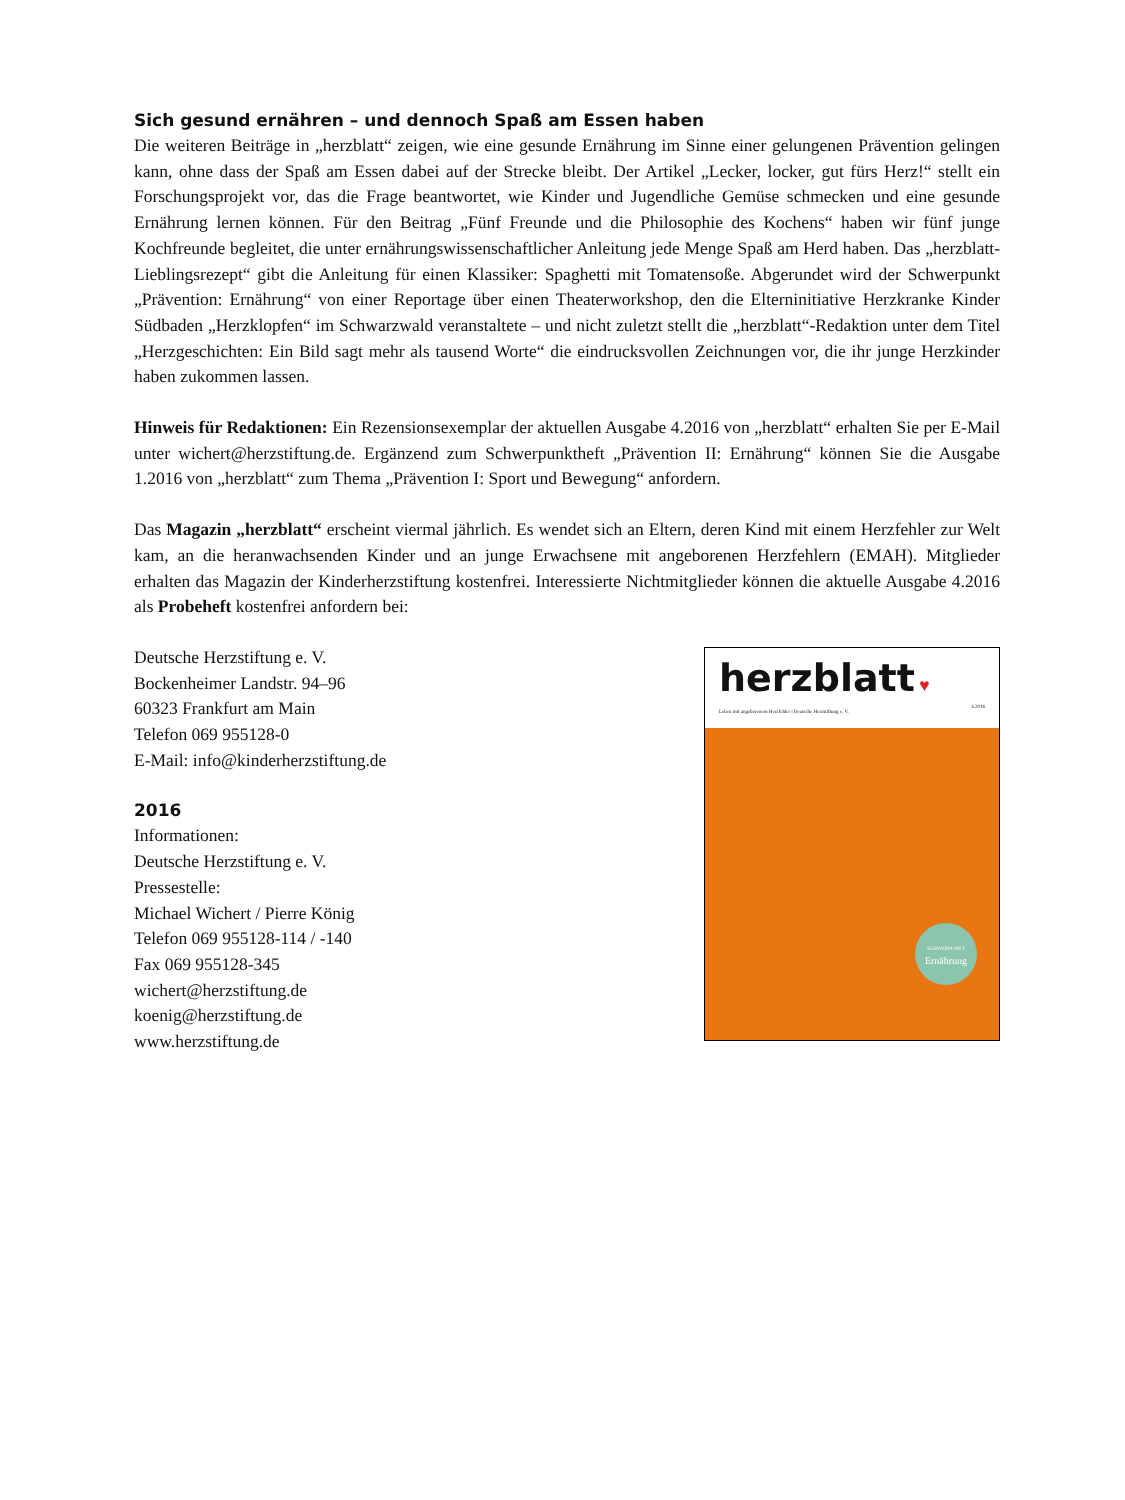Sich gesund ernähren – und dennoch Spaß am Essen haben
Die weiteren Beiträge in „herzblatt“ zeigen, wie eine gesunde Ernährung im Sinne einer gelungenen Prävention gelingen kann, ohne dass der Spaß am Essen dabei auf der Strecke bleibt. Der Artikel „Lecker, locker, gut fürs Herz!“ stellt ein Forschungsprojekt vor, das die Frage beantwortet, wie Kinder und Jugendliche Gemüse schmecken und eine gesunde Ernährung lernen können. Für den Beitrag „Fünf Freunde und die Philosophie des Kochens“ haben wir fünf junge Kochfreunde begleitet, die unter ernährungswissenschaftlicher Anleitung jede Menge Spaß am Herd haben. Das „herzblatt-Lieblingsrezept“ gibt die Anleitung für einen Klassiker: Spaghetti mit Tomatensoße. Abgerundet wird der Schwerpunkt „Prävention: Ernährung“ von einer Reportage über einen Theaterworkshop, den die Elterninitiative Herzkranke Kinder Südbaden „Herzklopfen“ im Schwarzwald veranstaltete – und nicht zuletzt stellt die „herzblatt“-Redaktion unter dem Titel „Herzgeschichten: Ein Bild sagt mehr als tausend Worte“ die eindrucksvollen Zeichnungen vor, die ihr junge Herzkinder haben zukommen lassen.
Hinweis für Redaktionen: Ein Rezensionsexemplar der aktuellen Ausgabe 4.2016 von „herzblatt“ erhalten Sie per E-Mail unter wichert@herzstiftung.de. Ergänzend zum Schwerpunktheft „Prävention II: Ernährung“ können Sie die Ausgabe 1.2016 von „herzblatt“ zum Thema „Prävention I: Sport und Bewegung“ anfordern.
Das Magazin „herzblatt“ erscheint viermal jährlich. Es wendet sich an Eltern, deren Kind mit einem Herzfehler zur Welt kam, an die heranwachsenden Kinder und an junge Erwachsene mit angeborenen Herzfehlern (EMAH). Mitglieder erhalten das Magazin der Kinderherzstiftung kostenfrei. Interessierte Nichtmitglieder können die aktuelle Ausgabe 4.2016 als Probeheft kostenfrei anfordern bei:
Deutsche Herzstiftung e. V.
Bockenheimer Landstr. 94–96
60323 Frankfurt am Main
Telefon 069 955128-0
E-Mail: info@kinderherzstiftung.de
2016
Informationen:
Deutsche Herzstiftung e. V.
Pressestelle:
Michael Wichert / Pierre König
Telefon 069 955128-114 / -140
Fax 069 955128-345
wichert@herzstiftung.de
koenig@herzstiftung.de
www.herzstiftung.de
herzblatt ♥ 4.2016
Leben mit angeborenem Herzfehler | Deutsche Herzstiftung e. V.
SCHWERPUNKT
Ernährung